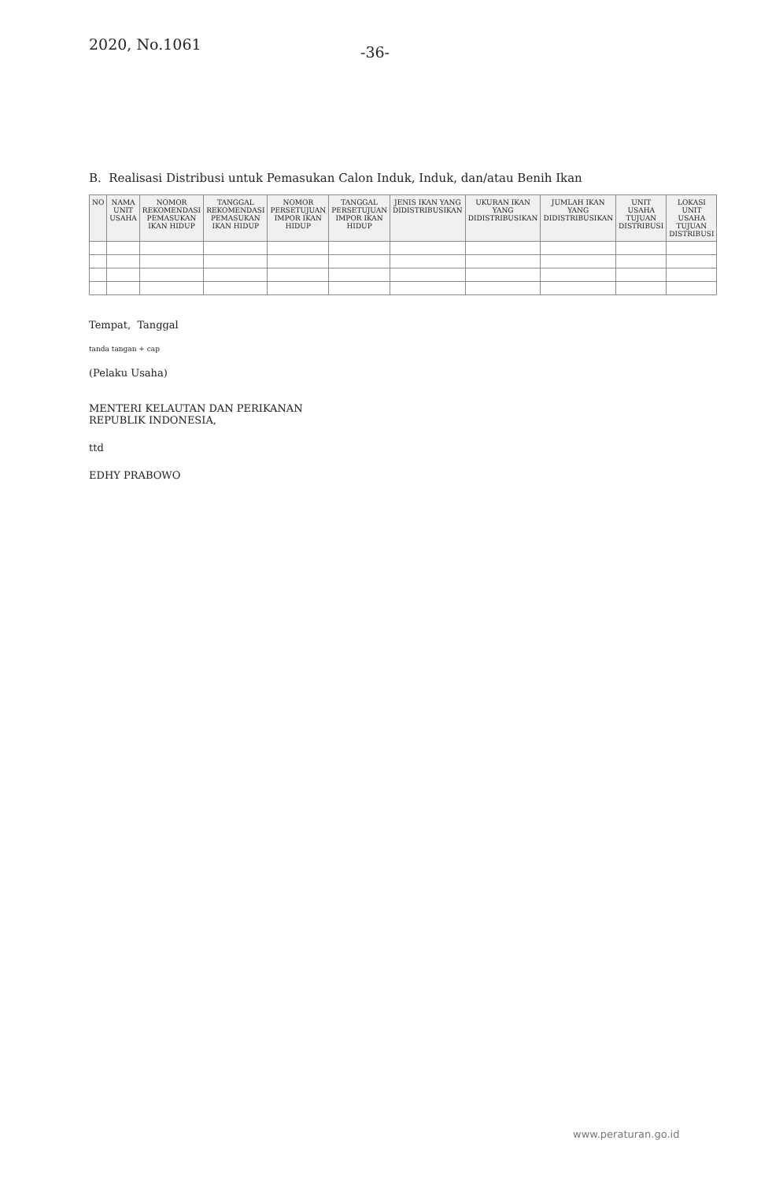2020, No.1061
-36-
B. Realisasi Distribusi untuk Pemasukan Calon Induk, Induk, dan/atau Benih Ikan
| NO | NAMA UNIT USAHA | NOMOR REKOMENDASI PEMASUKAN IKAN HIDUP | TANGGAL REKOMENDASI PEMASUKAN IKAN HIDUP | NOMOR PERSETUJUAN IMPOR IKAN HIDUP | TANGGAL PERSETUJUAN IMPOR IKAN HIDUP | JENIS IKAN YANG DIDISTRIBUSIKAN | UKURAN IKAN YANG DIDISTRIBUSIKAN | JUMLAH IKAN YANG DIDISTRIBUSIKAN | UNIT USAHA TUJUAN DISTRIBUSI | LOKASI UNIT USAHA TUJUAN DISTRIBUSI |
| --- | --- | --- | --- | --- | --- | --- | --- | --- | --- | --- |
Tempat, Tanggal
tanda tangan + cap
(Pelaku Usaha)
MENTERI KELAUTAN DAN PERIKANAN
REPUBLIK INDONESIA,
ttd
EDHY PRABOWO
www.peraturan.go.id